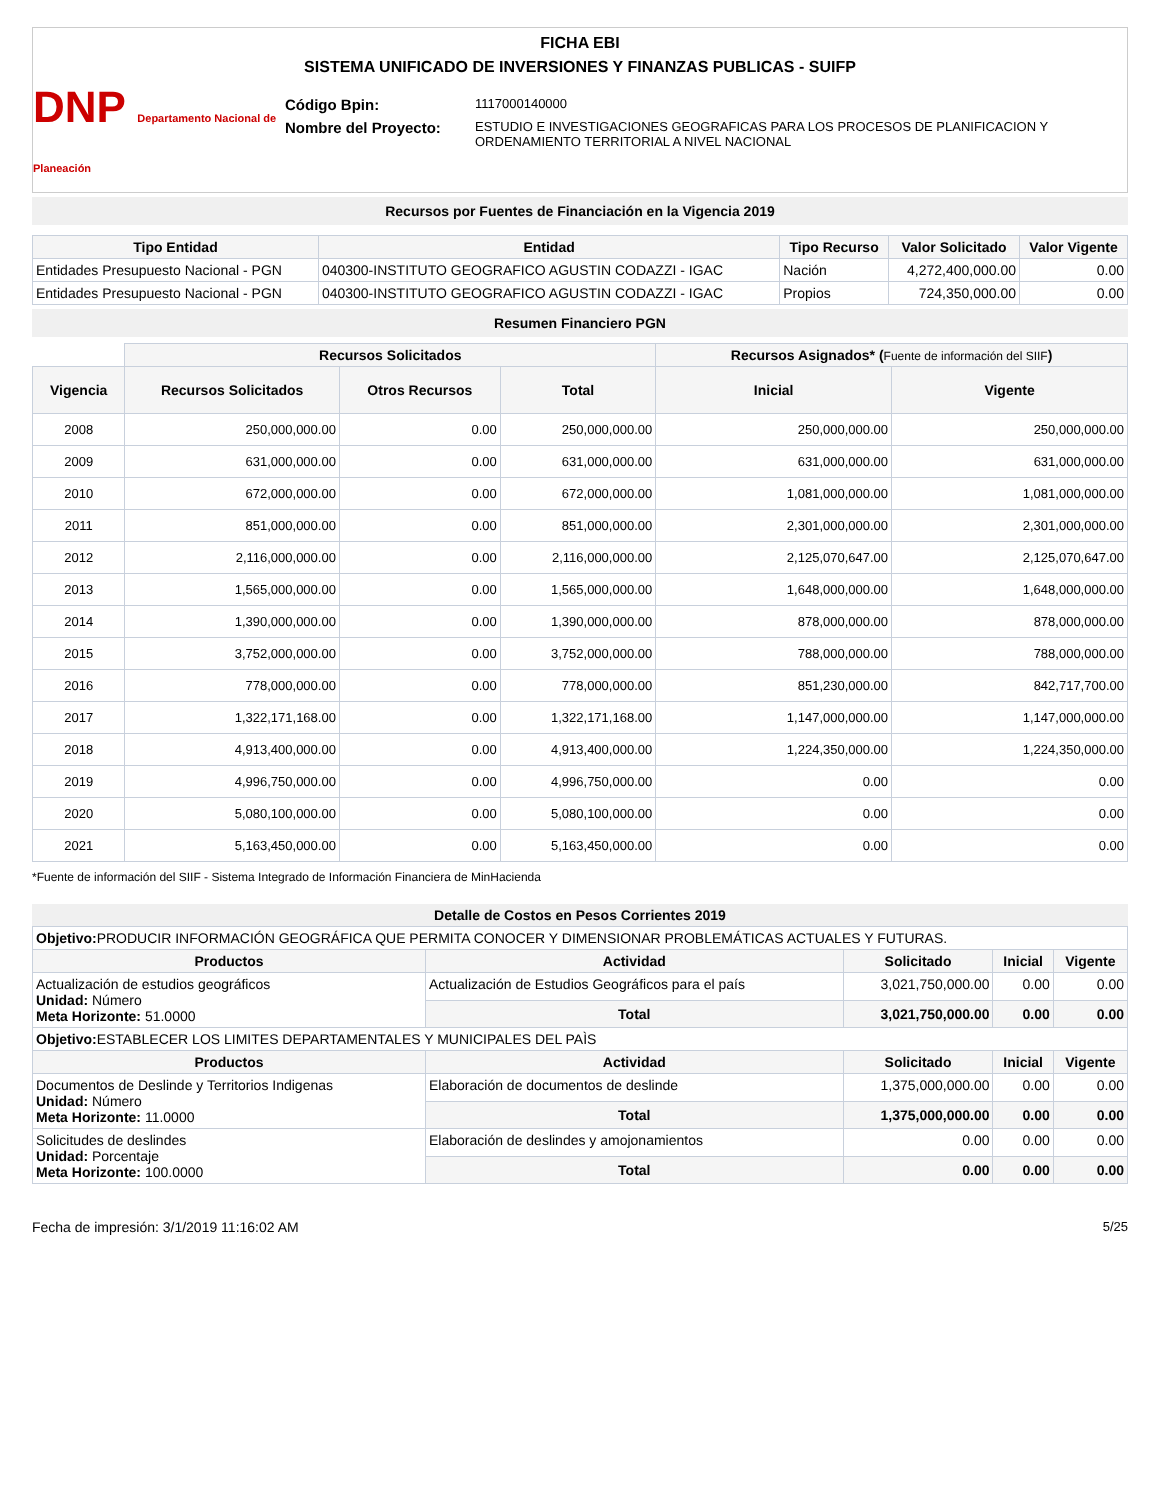FICHA EBI
SISTEMA UNIFICADO DE INVERSIONES Y FINANZAS PUBLICAS - SUIFP
DNP Departamento Nacional de Planeación
| Código Bpin: | 1117000140000 |
| Nombre del Proyecto: | ESTUDIO E INVESTIGACIONES GEOGRAFICAS PARA LOS PROCESOS DE PLANIFICACION Y ORDENAMIENTO TERRITORIAL A NIVEL NACIONAL |
Recursos por Fuentes de Financiación en la Vigencia 2019
| Tipo Entidad | Entidad | Tipo Recurso | Valor Solicitado | Valor Vigente |
| --- | --- | --- | --- | --- |
| Entidades Presupuesto Nacional - PGN | 040300-INSTITUTO GEOGRAFICO AGUSTIN CODAZZI - IGAC | Nación | 4,272,400,000.00 | 0.00 |
| Entidades Presupuesto Nacional - PGN | 040300-INSTITUTO GEOGRAFICO AGUSTIN CODAZZI - IGAC | Propios | 724,350,000.00 | 0.00 |
Resumen Financiero PGN
| | Recursos Solicitados | | | Recursos Asignados* ( Fuente de información del SIIF ) | |
| --- | --- | --- | --- | --- | --- |
| Vigencia | Recursos Solicitados | Otros Recursos | Total | Inicial | Vigente |
| 2008 | 250,000,000.00 | 0.00 | 250,000,000.00 | 250,000,000.00 | 250,000,000.00 |
| 2009 | 631,000,000.00 | 0.00 | 631,000,000.00 | 631,000,000.00 | 631,000,000.00 |
| 2010 | 672,000,000.00 | 0.00 | 672,000,000.00 | 1,081,000,000.00 | 1,081,000,000.00 |
| 2011 | 851,000,000.00 | 0.00 | 851,000,000.00 | 2,301,000,000.00 | 2,301,000,000.00 |
| 2012 | 2,116,000,000.00 | 0.00 | 2,116,000,000.00 | 2,125,070,647.00 | 2,125,070,647.00 |
| 2013 | 1,565,000,000.00 | 0.00 | 1,565,000,000.00 | 1,648,000,000.00 | 1,648,000,000.00 |
| 2014 | 1,390,000,000.00 | 0.00 | 1,390,000,000.00 | 878,000,000.00 | 878,000,000.00 |
| 2015 | 3,752,000,000.00 | 0.00 | 3,752,000,000.00 | 788,000,000.00 | 788,000,000.00 |
| 2016 | 778,000,000.00 | 0.00 | 778,000,000.00 | 851,230,000.00 | 842,717,700.00 |
| 2017 | 1,322,171,168.00 | 0.00 | 1,322,171,168.00 | 1,147,000,000.00 | 1,147,000,000.00 |
| 2018 | 4,913,400,000.00 | 0.00 | 4,913,400,000.00 | 1,224,350,000.00 | 1,224,350,000.00 |
| 2019 | 4,996,750,000.00 | 0.00 | 4,996,750,000.00 | 0.00 | 0.00 |
| 2020 | 5,080,100,000.00 | 0.00 | 5,080,100,000.00 | 0.00 | 0.00 |
| 2021 | 5,163,450,000.00 | 0.00 | 5,163,450,000.00 | 0.00 | 0.00 |
*Fuente de información del SIIF - Sistema Integrado de Información Financiera de MinHacienda
Detalle de Costos en Pesos Corrientes 2019
| Objetivo: PRODUCIR INFORMACIÓN GEOGRÁFICA QUE PERMITA CONOCER Y DIMENSIONAR PROBLEMÁTICAS ACTUALES Y FUTURAS. | | | | |
| Productos | Actividad | Solicitado | Inicial | Vigente |
| Actualización de estudios geográficos Unidad: Número Meta Horizonte: 51.0000 | Actualización de Estudios Geográficos para el país | 3,021,750,000.00 | 0.00 | 0.00 |
| | Total | 3,021,750,000.00 | 0.00 | 0.00 |
| Objetivo: ESTABLECER LOS LIMITES DEPARTAMENTALES Y MUNICIPALES DEL PAÌS | | | | |
| Productos | Actividad | Solicitado | Inicial | Vigente |
| Documentos de Deslinde y Territorios Indigenas Unidad: Número Meta Horizonte: 11.0000 | Elaboración de documentos de deslinde | 1,375,000,000.00 | 0.00 | 0.00 |
| | Total | 1,375,000,000.00 | 0.00 | 0.00 |
| Solicitudes de deslindes Unidad: Porcentaje Meta Horizonte: 100.0000 | Elaboración de deslindes y amojonamientos | 0.00 | 0.00 | 0.00 |
| | Total | 0.00 | 0.00 | 0.00 |
Fecha de impresión: 3/1/2019 11:16:02 AM 5/25